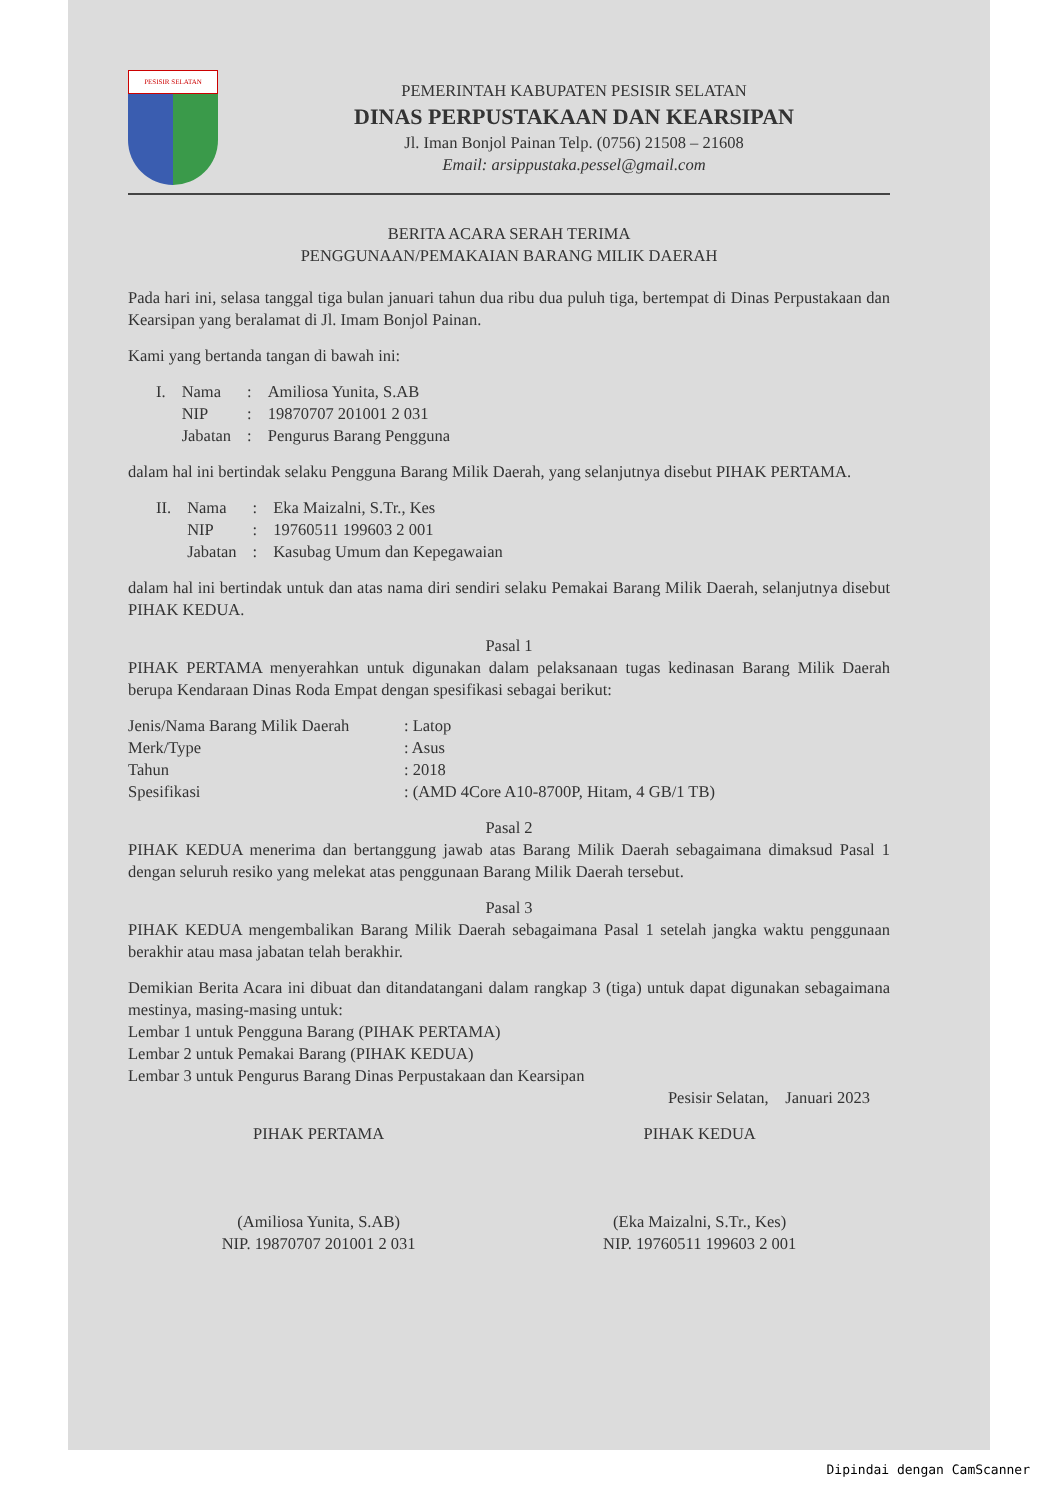PESISIR SELATAN
PEMERINTAH KABUPATEN PESISIR SELATAN
DINAS PERPUSTAKAAN DAN KEARSIPAN
Jl. Iman Bonjol Painan Telp. (0756) 21508 – 21608
Email: arsippustaka.pessel@gmail.com
BERITA ACARA SERAH TERIMA
PENGGUNAAN/PEMAKAIAN BARANG MILIK DAERAH
Pada hari ini, selasa tanggal tiga bulan januari tahun dua ribu dua puluh tiga, bertempat di Dinas Perpustakaan dan Kearsipan yang beralamat di Jl. Imam Bonjol Painan.
Kami yang bertanda tangan di bawah ini:
| I. | Nama | : | Amiliosa Yunita, S.AB |
| | NIP | : | 19870707 201001 2 031 |
| | Jabatan | : | Pengurus Barang Pengguna |
dalam hal ini bertindak selaku Pengguna Barang Milik Daerah, yang selanjutnya disebut PIHAK PERTAMA.
| II. | Nama | : | Eka Maizalni, S.Tr., Kes |
| | NIP | : | 19760511 199603 2 001 |
| | Jabatan | : | Kasubag Umum dan Kepegawaian |
dalam hal ini bertindak untuk dan atas nama diri sendiri selaku Pemakai Barang Milik Daerah, selanjutnya disebut PIHAK KEDUA.
Pasal 1
PIHAK PERTAMA menyerahkan untuk digunakan dalam pelaksanaan tugas kedinasan Barang Milik Daerah berupa Kendaraan Dinas Roda Empat dengan spesifikasi sebagai berikut:
| Jenis/Nama Barang Milik Daerah | : Latop |
| Merk/Type | : Asus |
| Tahun | : 2018 |
| Spesifikasi | : (AMD 4Core A10-8700P, Hitam, 4 GB/1 TB) |
Pasal 2
PIHAK KEDUA menerima dan bertanggung jawab atas Barang Milik Daerah sebagaimana dimaksud Pasal 1 dengan seluruh resiko yang melekat atas penggunaan Barang Milik Daerah tersebut.
Pasal 3
PIHAK KEDUA mengembalikan Barang Milik Daerah sebagaimana Pasal 1 setelah jangka waktu penggunaan berakhir atau masa jabatan telah berakhir.
Demikian Berita Acara ini dibuat dan ditandatangani dalam rangkap 3 (tiga) untuk dapat digunakan sebagaimana mestinya, masing-masing untuk:
Lembar 1 untuk Pengguna Barang (PIHAK PERTAMA)
Lembar 2 untuk Pemakai Barang (PIHAK KEDUA)
Lembar 3 untuk Pengurus Barang Dinas Perpustakaan dan Kearsipan
Pesisir Selatan, Januari 2023
PIHAK PERTAMA
(Amiliosa Yunita, S.AB)
NIP. 19870707 201001 2 031
PIHAK KEDUA
(Eka Maizalni, S.Tr., Kes)
NIP. 19760511 199603 2 001
Dipindai dengan CamScanner